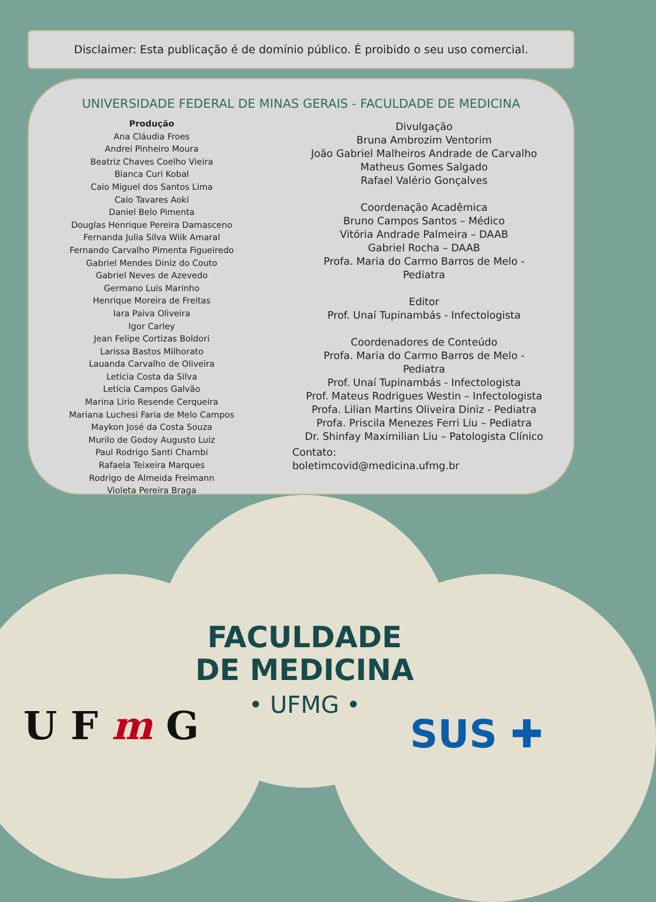Disclaimer: Esta publicação é de domínio público. É proibido o seu uso comercial.
UNIVERSIDADE FEDERAL DE MINAS GERAIS - FACULDADE DE MEDICINA
Produção
Ana Cláudia Froes
Andrei Pinheiro Moura
Beatriz Chaves Coelho Vieira
Bianca Curi Kobal
Caio Miguel dos Santos Lima
Caio Tavares Aoki
Daniel Belo Pimenta
Douglas Henrique Pereira Damasceno
Fernanda Julia Silva Wiik Amaral
Fernando Carvalho Pimenta Figueiredo
Gabriel Mendes Diniz do Couto
Gabriel Neves de Azevedo
Germano Luis Marinho
Henrique Moreira de Freitas
Iara Paiva Oliveira
Igor Carley
Jean Felipe Cortizas Boldori
Larissa Bastos Milhorato
Lauanda Carvalho de Oliveira
Letícia Costa da Silva
Letícia Campos Galvão
Marina Lirio Resende Cerqueira
Mariana Luchesi Faria de Melo Campos
Maykon José da Costa Souza
Murilo de Godoy Augusto Luiz
Paul Rodrigo Santi Chambi
Rafaela Teixeira Marques
Rodrigo de Almeida Freimann
Violeta Pereira Braga
Divulgação
Bruna Ambrozim Ventorim
João Gabriel Malheiros Andrade de Carvalho
Matheus Gomes Salgado
Rafael Valério Gonçalves
Coordenação Acadêmica
Bruno Campos Santos – Médico
Vitória Andrade Palmeira – DAAB
Gabriel Rocha – DAAB
Profa. Maria do Carmo Barros de Melo -
Pediatra
Editor
Prof. Unaí Tupinambás - Infectologista
Coordenadores de Conteúdo
Profa. Maria do Carmo Barros de Melo -
Pediatra
Prof. Unaí Tupinambás - Infectologista
Prof. Mateus Rodrigues Westin – Infectologista
Profa. Lilian Martins Oliveira Diniz - Pediatra
Profa. Priscila Menezes Ferri Liu – Pediatra
Dr. Shinfay Maximilian Liu – Patologista Clínico
Contato:
boletimcovid@medicina.ufmg.br
FACULDADE
DE MEDICINA
• UFMG •
U F m G SUS ✚